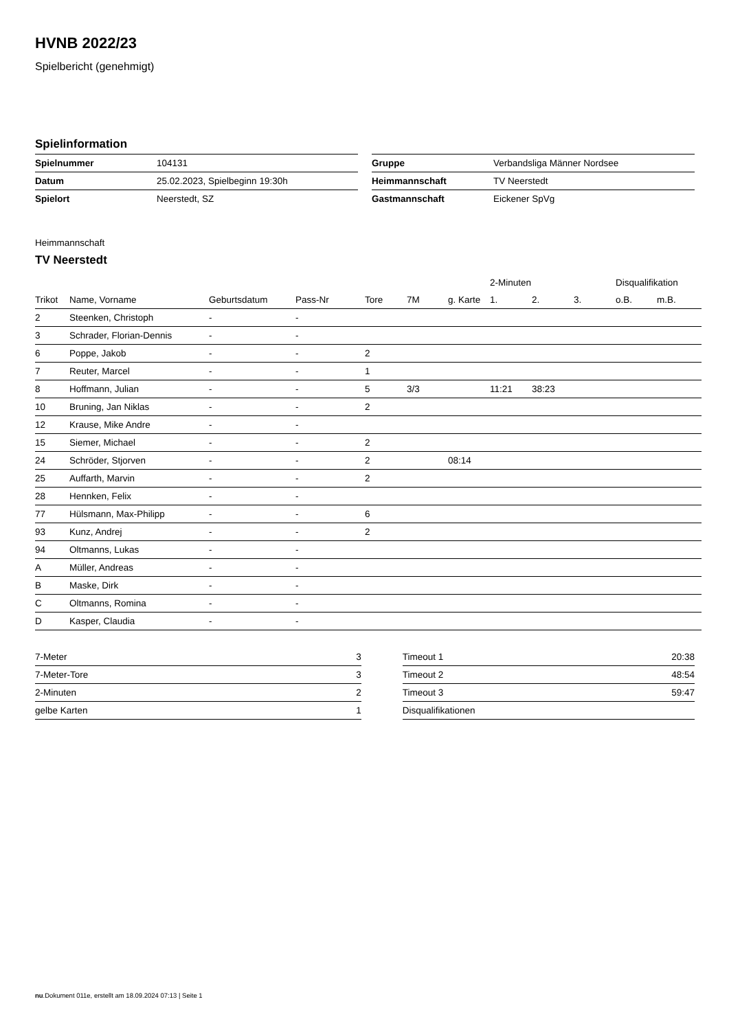HVNB 2022/23
Spielbericht (genehmigt)
Spielinformation
| Spielnummer | 104131 |
| Datum | 25.02.2023, Spielbeginn 19:30h |
| Spielort | Neerstedt, SZ |
| Gruppe | Verbandsliga Männer Nordsee |
| Heimmannschaft | TV Neerstedt |
| Gastmannschaft | Eickener SpVg |
Heimmannschaft
TV Neerstedt
| | | | | | | | 2-Minuten | | | Disqualifikation | |
| --- | --- | --- | --- | --- | --- | --- | --- | --- | --- | --- | --- |
| Trikot | Name, Vorname | Geburtsdatum | Pass-Nr | Tore | 7M | g. Karte | 1. | 2. | 3. | o.B. | m.B. |
| 2 | Steenken, Christoph | - | - | | | | | | | | |
| 3 | Schrader, Florian-Dennis | - | - | | | | | | | | |
| 6 | Poppe, Jakob | - | - | 2 | | | | | | | |
| 7 | Reuter, Marcel | - | - | 1 | | | | | | | |
| 8 | Hoffmann, Julian | - | - | 5 | 3/3 | | 11:21 | 38:23 | | | |
| 10 | Bruning, Jan Niklas | - | - | 2 | | | | | | | |
| 12 | Krause, Mike Andre | - | - | | | | | | | | |
| 15 | Siemer, Michael | - | - | 2 | | | | | | | |
| 24 | Schröder, Stjorven | - | - | 2 | | 08:14 | | | | | |
| 25 | Auffarth, Marvin | - | - | 2 | | | | | | | |
| 28 | Hennken, Felix | - | - | | | | | | | | |
| 77 | Hülsmann, Max-Philipp | - | - | 6 | | | | | | | |
| 93 | Kunz, Andrej | - | - | 2 | | | | | | | |
| 94 | Oltmanns, Lukas | - | - | | | | | | | | |
| A | Müller, Andreas | - | - | | | | | | | | |
| B | Maske, Dirk | - | - | | | | | | | | |
| C | Oltmanns, Romina | - | - | | | | | | | | |
| D | Kasper, Claudia | - | - | | | | | | | | |
| 7-Meter | 3 |
| 7-Meter-Tore | 3 |
| 2-Minuten | 2 |
| gelbe Karten | 1 |
| Timeout 1 | 20:38 |
| Timeout 2 | 48:54 |
| Timeout 3 | 59:47 |
| Disqualifikationen | |
nu.Dokument 011e, erstellt am 18.09.2024 07:13 | Seite 1